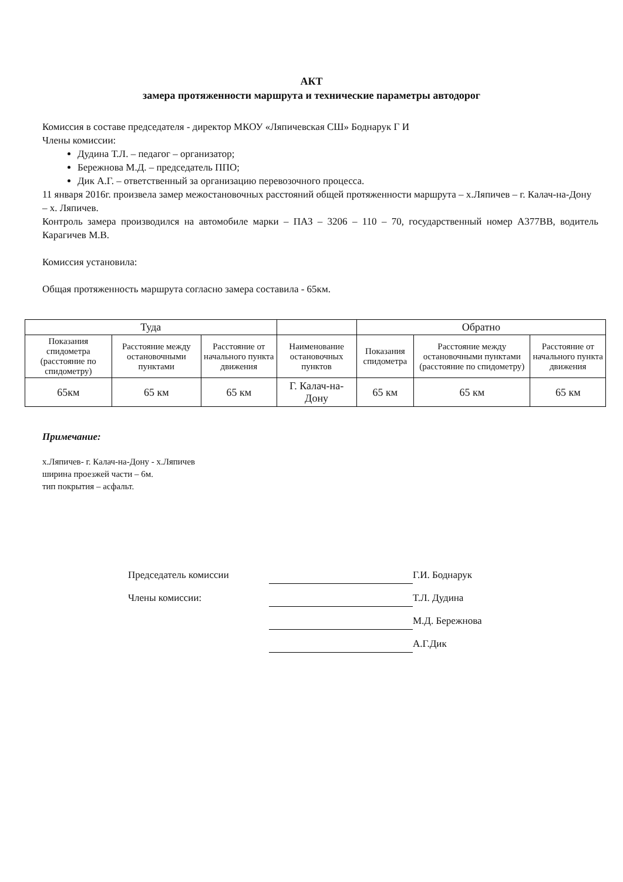АКТ
замера протяженности маршрута и технические параметры автодорог
Комиссия в составе председателя - директор МКОУ «Ляпичевская СШ» Боднарук Г И
Члены комиссии:
Дудина Т.Л. – педагог – организатор;
Бережнова М.Д. – председатель ППО;
Дик А.Г. – ответственный за организацию перевозочного процесса.
11 января 2016г. произвела замер межостановочных расстояний общей протяженности маршрута – х.Ляпичев – г. Калач-на-Дону – х. Ляпичев.
Контроль замера производился на автомобиле марки – ПАЗ – 3206 – 110 – 70, государственный номер А377ВВ, водитель Карагичев М.В.
Комиссия установила:
Общая протяженность маршрута согласно замера составила - 65км.
| Туда | | | | Обратно | | |
| --- | --- | --- | --- | --- | --- | --- |
| Показания спидометра (расстояние по спидометру) | Расстояние между остановочными пунктами | Расстояние от начального пункта движения | Наименование остановочных пунктов | Показания спидометра | Расстояние между остановочными пунктами (расстояние по спидометру) | Расстояние от начального пункта движения |
| 65км | 65 км | 65 км | Г. Калач-на-Дону | 65 км | 65 км | 65 км |
Примечание:
х.Ляпичев- г. Калач-на-Дону - х.Ляпичев
ширина проезжей части – 6м.
тип покрытия – асфальт.
Председатель комиссии
Г.И. Боднарук
Члены комиссии:
Т.Л. Дудина
М.Д. Бережнова
А.Г.Дик